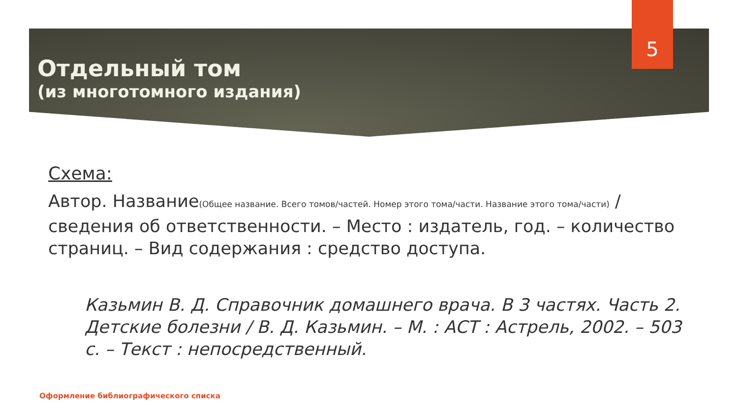5
Отдельный том
(из многотомного издания)
Схема:
Автор. Название(Общее название. Всего томов/частей. Номер этого тома/части. Название этого тома/части) / сведения об ответственности. – Место : издатель, год. – количество страниц. – Вид содержания : средство доступа.
Казьмин В. Д. Справочник домашнего врача. В 3 частях. Часть 2. Детские болезни / В. Д. Казьмин. – М. : АСТ : Астрель, 2002. – 503 с. – Текст : непосредственный.
Оформление библиографического списка